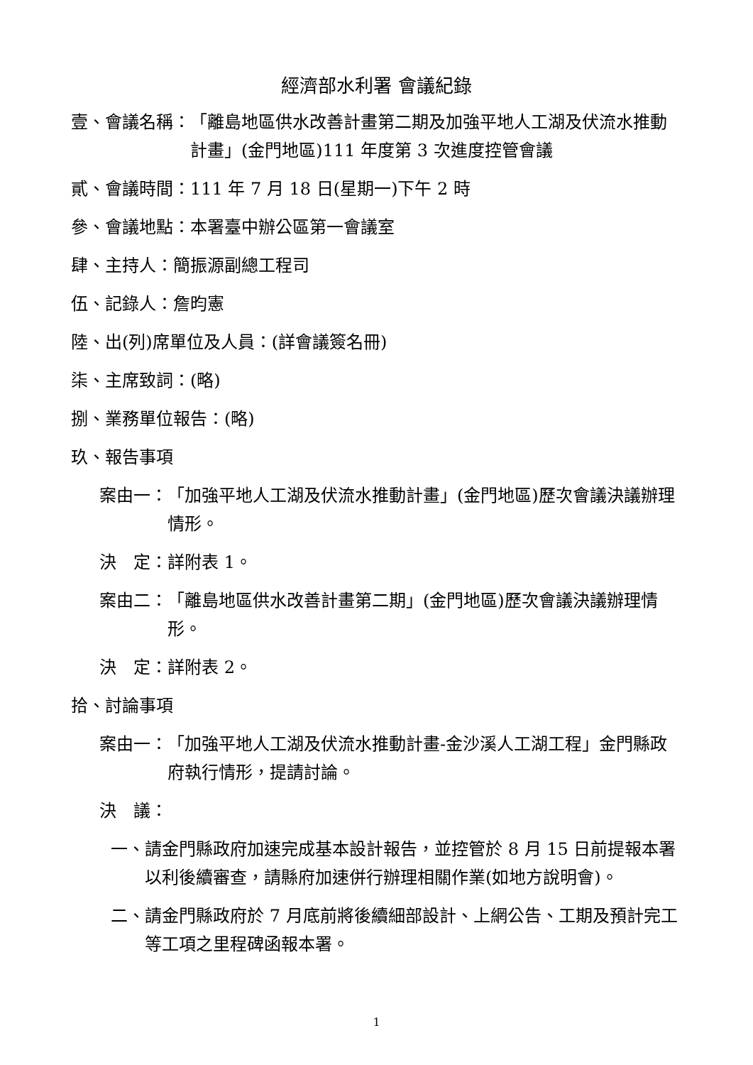經濟部水利署 會議紀錄
壹、會議名稱： 「離島地區供水改善計畫第二期及加強平地人工湖及伏流水推動計畫」(金門地區)111 年度第 3 次進度控管會議
貳、會議時間：111 年 7 月 18 日(星期一)下午 2 時
參、會議地點：本署臺中辦公區第一會議室
肆、主持人：簡振源副總工程司
伍、記錄人：詹昀憲
陸、出(列)席單位及人員：(詳會議簽名冊)
柒、主席致詞：(略)
捌、業務單位報告：(略)
玖、報告事項
案由一： 「加強平地人工湖及伏流水推動計畫」(金門地區)歷次會議決議辦理情形。
決　定：詳附表 1。
案由二： 「離島地區供水改善計畫第二期」(金門地區)歷次會議決議辦理情形。
決　定：詳附表 2。
拾、討論事項
案由一： 「加強平地人工湖及伏流水推動計畫-金沙溪人工湖工程」金門縣政府執行情形，提請討論。
決　議：
一、 請金門縣政府加速完成基本設計報告，並控管於 8 月 15 日前提報本署以利後續審查，請縣府加速併行辦理相關作業(如地方說明會)。
二、 請金門縣政府於 7 月底前將後續細部設計、上網公告、工期及預計完工等工項之里程碑函報本署。
1